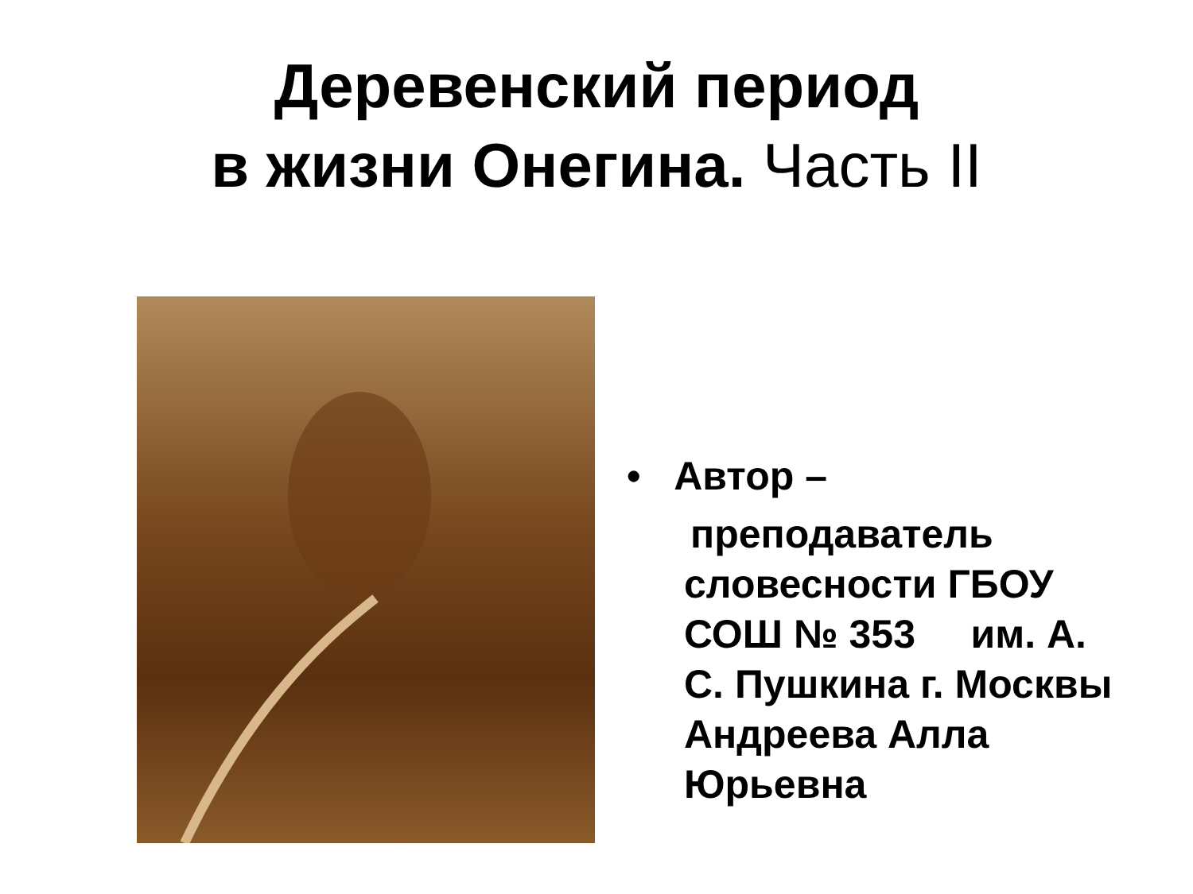Деревенский период
в жизни Онегина. Часть II
• Автор –
преподаватель
словесности ГБОУ СОШ № 353 им. А. С. Пушкина г. Москвы Андреева Алла Юрьевна